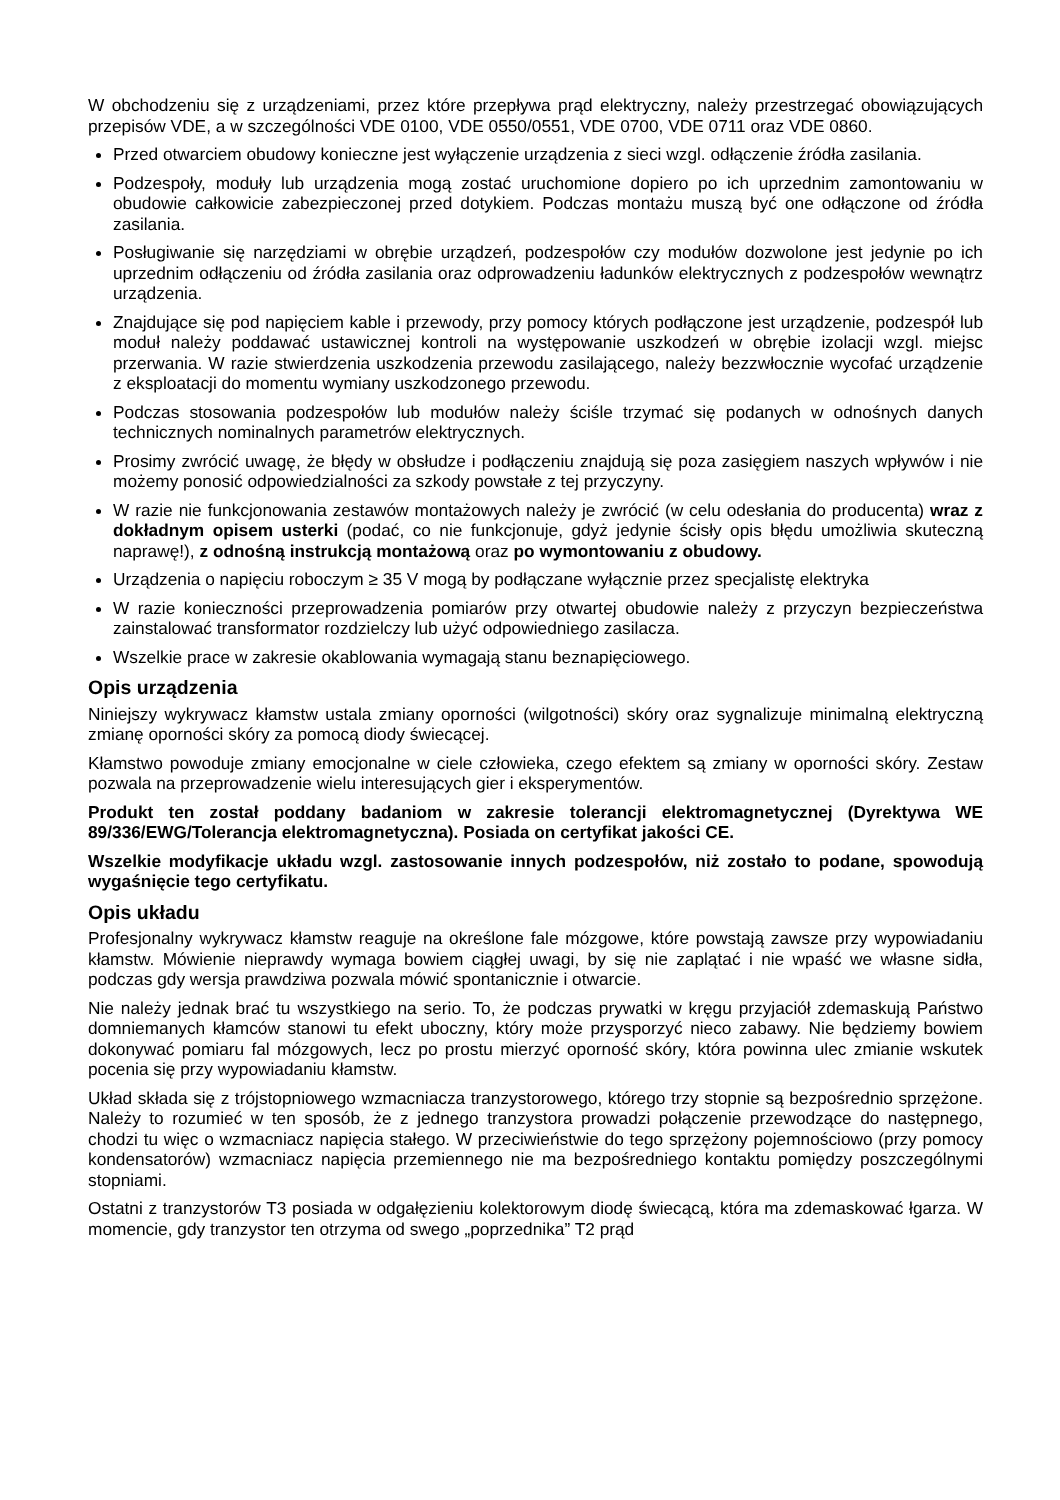W obchodzeniu się z urządzeniami, przez które przepływa prąd elektryczny, należy przestrzegać obowiązujących przepisów VDE, a w szczególności VDE 0100, VDE 0550/0551, VDE 0700, VDE 0711 oraz VDE 0860.
Przed otwarciem obudowy konieczne jest wyłączenie urządzenia z sieci wzgl. odłączenie źródła zasilania.
Podzespoły, moduły lub urządzenia mogą zostać uruchomione dopiero po ich uprzednim zamontowaniu w obudowie całkowicie zabezpieczonej przed dotykiem. Podczas montażu muszą być one odłączone od źródła zasilania.
Posługiwanie się narzędziami w obrębie urządzeń, podzespołów czy modułów dozwolone jest jedynie po ich uprzednim odłączeniu od źródła zasilania oraz odprowadzeniu ładunków elektrycznych z podzespołów wewnątrz urządzenia.
Znajdujące się pod napięciem kable i przewody, przy pomocy których podłączone jest urządzenie, podzespół lub moduł należy poddawać ustawicznej kontroli na występowanie uszkodzeń w obrębie izolacji wzgl. miejsc przerwania. W razie stwierdzenia uszkodzenia przewodu zasilającego, należy bezzwłocznie wycofać urządzenie z eksploatacji do momentu wymiany uszkodzonego przewodu.
Podczas stosowania podzespołów lub modułów należy ściśle trzymać się podanych w odnośnych danych technicznych nominalnych parametrów elektrycznych.
Prosimy zwrócić uwagę, że błędy w obsłudze i podłączeniu znajdują się poza zasięgiem naszych wpływów i nie możemy ponosić odpowiedzialności za szkody powstałe z tej przyczyny.
W razie nie funkcjonowania zestawów montażowych należy je zwrócić (w celu odesłania do producenta) wraz z dokładnym opisem usterki (podać, co nie funkcjonuje, gdyż jedynie ścisły opis błędu umożliwia skuteczną naprawę!), z odnośną instrukcją montażową oraz po wymontowaniu z obudowy.
Urządzenia o napięciu roboczym ≥ 35 V mogą by podłączane wyłącznie przez specjalistę elektryka
W razie konieczności przeprowadzenia pomiarów przy otwartej obudowie należy z przyczyn bezpieczeństwa zainstalować transformator rozdzielczy lub użyć odpowiedniego zasilacza.
Wszelkie prace w zakresie okablowania wymagają stanu beznapięciowego.
Opis urządzenia
Niniejszy wykrywacz kłamstw ustala zmiany oporności (wilgotności) skóry oraz sygnalizuje minimalną elektryczną zmianę oporności skóry za pomocą diody świecącej.
Kłamstwo powoduje zmiany emocjonalne w ciele człowieka, czego efektem są zmiany w oporności skóry. Zestaw pozwala na przeprowadzenie wielu interesujących gier i eksperymentów.
Produkt ten został poddany badaniom w zakresie tolerancji elektromagnetycznej (Dyrektywa WE 89/336/EWG/Tolerancja elektromagnetyczna). Posiada on certyfikat jakości CE.
Wszelkie modyfikacje układu wzgl. zastosowanie innych podzespołów, niż zostało to podane, spowodują wygaśnięcie tego certyfikatu.
Opis układu
Profesjonalny wykrywacz kłamstw reaguje na określone fale mózgowe, które powstają zawsze przy wypowiadaniu kłamstw. Mówienie nieprawdy wymaga bowiem ciągłej uwagi, by się nie zaplątać i nie wpaść we własne sidła, podczas gdy wersja prawdziwa pozwala mówić spontanicznie i otwarcie.
Nie należy jednak brać tu wszystkiego na serio. To, że podczas prywatki w kręgu przyjaciół zdemaskują Państwo domniemanych kłamców stanowi tu efekt uboczny, który może przysporzyć nieco zabawy. Nie będziemy bowiem dokonywać pomiaru fal mózgowych, lecz po prostu mierzyć oporność skóry, która powinna ulec zmianie wskutek pocenia się przy wypowiadaniu kłamstw.
Układ składa się z trójstopniowego wzmacniacza tranzystorowego, którego trzy stopnie są bezpośrednio sprzężone. Należy to rozumieć w ten sposób, że z jednego tranzystora prowadzi połączenie przewodzące do następnego, chodzi tu więc o wzmacniacz napięcia stałego. W przeciwieństwie do tego sprzężony pojemnościowo (przy pomocy kondensatorów) wzmacniacz napięcia przemiennego nie ma bezpośredniego kontaktu pomiędzy poszczególnymi stopniami.
Ostatni z tranzystorów T3 posiada w odgałęzieniu kolektorowym diodę świecącą, która ma zdemaskować łgarza. W momencie, gdy tranzystor ten otrzyma od swego „poprzednika” T2 prąd